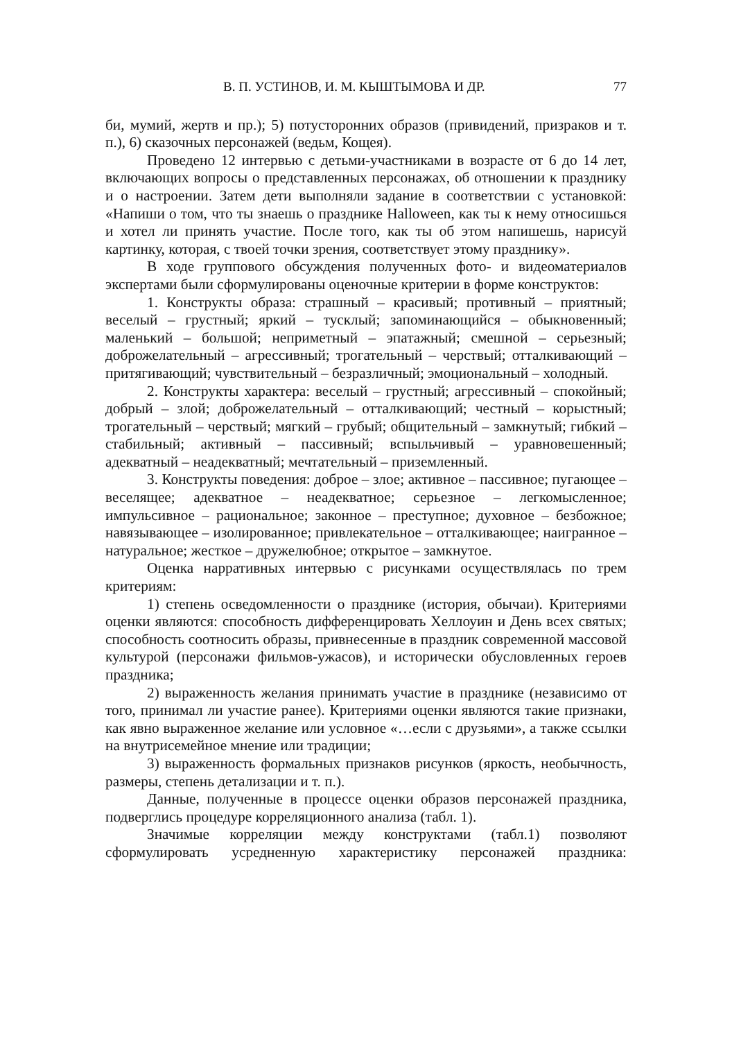В. П. УСТИНОВ, И. М. КЫШТЫМОВА И ДР. 77
би, мумий, жертв и пр.); 5) потусторонних образов (привидений, призраков и т. п.), 6) сказочных персонажей (ведьм, Кощея).
Проведено 12 интервью с детьми-участниками в возрасте от 6 до 14 лет, включающих вопросы о представленных персонажах, об отношении к празднику и о настроении. Затем дети выполняли задание в соответствии с установкой: «Напиши о том, что ты знаешь о празднике Halloween, как ты к нему относишься и хотел ли принять участие. После того, как ты об этом напишешь, нарисуй картинку, которая, с твоей точки зрения, соответствует этому празднику».
В ходе группового обсуждения полученных фото- и видеоматериалов экспертами были сформулированы оценочные критерии в форме конструктов:
1. Конструкты образа: страшный – красивый; противный – приятный; веселый – грустный; яркий – тусклый; запоминающийся – обыкновенный; маленький – большой; неприметный – эпатажный; смешной – серьезный; доброжелательный – агрессивный; трогательный – черствый; отталкивающий – притягивающий; чувствительный – безразличный; эмоциональный – холодный.
2. Конструкты характера: веселый – грустный; агрессивный – спокойный; добрый – злой; доброжелательный – отталкивающий; честный – корыстный; трогательный – черствый; мягкий – грубый; общительный – замкнутый; гибкий – стабильный; активный – пассивный; вспыльчивый – уравновешенный; адекватный – неадекватный; мечтательный – приземленный.
3. Конструкты поведения: доброе – злое; активное – пассивное; пугающее – веселящее; адекватное – неадекватное; серьезное – легкомысленное; импульсивное – рациональное; законное – преступное; духовное – безбожное; навязывающее – изолированное; привлекательное – отталкивающее; наигранное – натуральное; жесткое – дружелюбное; открытое – замкнутое.
Оценка нарративных интервью с рисунками осуществлялась по трем критериям:
1) степень осведомленности о празднике (история, обычаи). Критериями оценки являются: способность дифференцировать Хеллоуин и День всех святых; способность соотносить образы, привнесенные в праздник современной массовой культурой (персонажи фильмов-ужасов), и исторически обусловленных героев праздника;
2) выраженность желания принимать участие в празднике (независимо от того, принимал ли участие ранее). Критериями оценки являются такие признаки, как явно выраженное желание или условное «…если с друзьями», а также ссылки на внутрисемейное мнение или традиции;
3) выраженность формальных признаков рисунков (яркость, необычность, размеры, степень детализации и т. п.).
Данные, полученные в процессе оценки образов персонажей праздника, подверглись процедуре корреляционного анализа (табл. 1).
Значимые корреляции между конструктами (табл.1) позволяют сформулировать усредненную характеристику персонажей праздника: